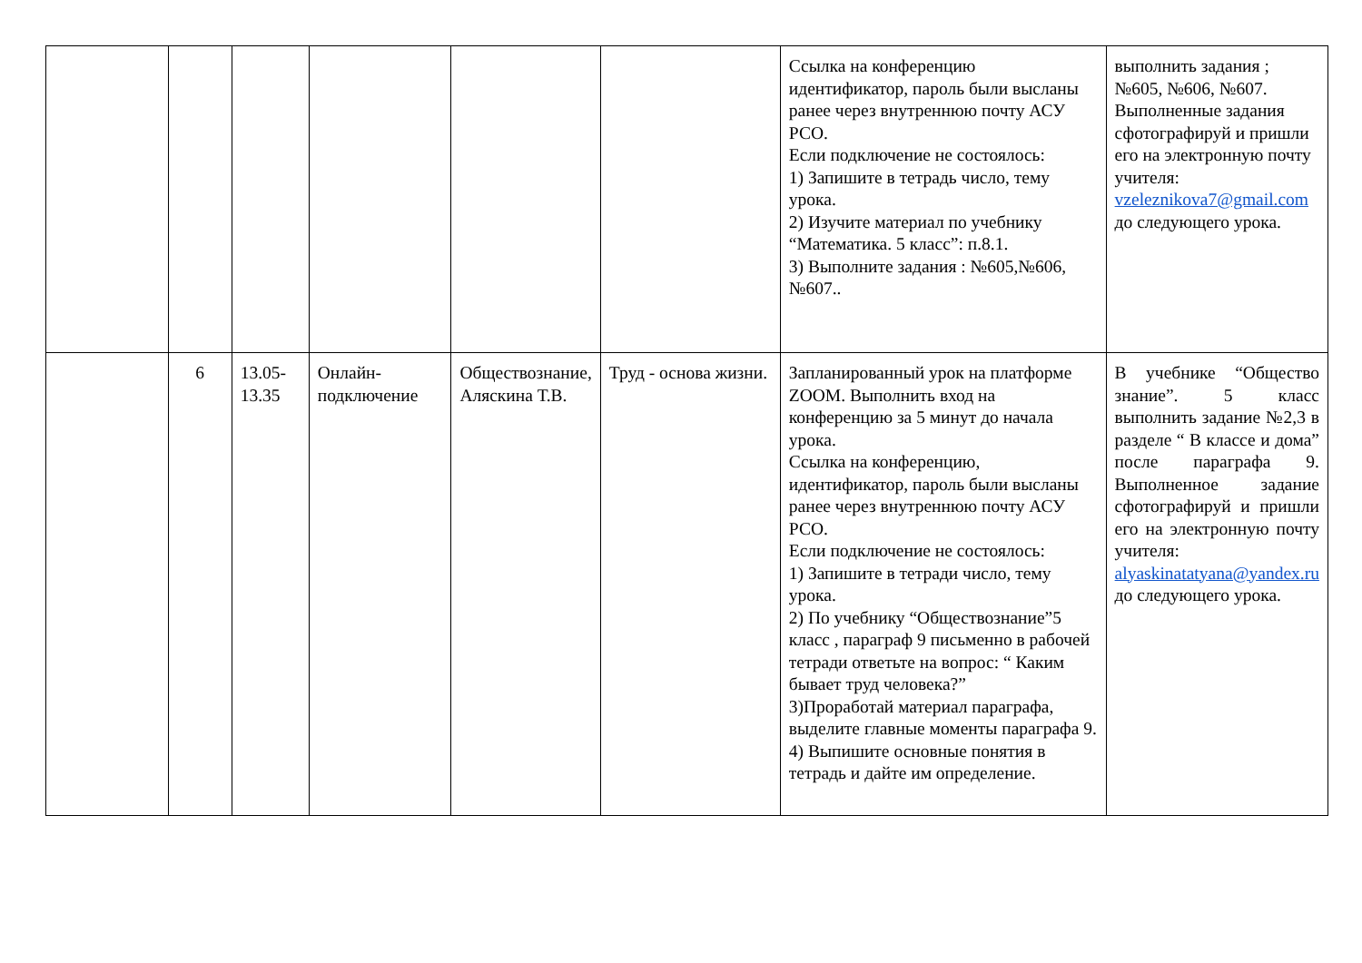| | | | | | | Ссылка на конференцию идентификатор, пароль были высланы ранее через внутреннюю почту АСУ РСО. Если подключение не состоялось: 1) Запишите в тетрадь число, тему урока. 2) Изучите материал по учебнику “Математика. 5 класс”: п.8.1. 3) Выполните задания : №605,№606, №607.. | выполнить задания ; №605, №606, №607. Выполненные задания сфотографируй и пришли его на электронную почту учителя: vzeleznikova7@gmail.com до следующего урока. |
| | 6 | 13.05-13.35 | Онлайн-подключение | Обществознание, Аляскина Т.В. | Труд - основа жизни. | Запланированный урок на платформе ZOOM. Выполнить вход на конференцию за 5 минут до начала урока. Ссылка на конференцию, идентификатор, пароль были высланы ранее через внутреннюю почту АСУ РСО. Если подключение не состоялось: 1) Запишите в тетради число, тему урока. 2) По учебнику “Обществознание”5 класс , параграф 9 письменно в рабочей тетради ответьте на вопрос: “ Каким бывает труд человека?” 3)Проработай материал параграфа, выделите главные моменты параграфа 9. 4) Выпишите основные понятия в тетрадь и дайте им определение. | В учебнике “Общество знание”. 5 класс выполнить задание №2,3 в разделе “ В классе и дома” после параграфа 9. Выполненное задание сфотографируй и пришли его на электронную почту учителя: alyaskinatatyana@yandex.ru до следующего урока. |